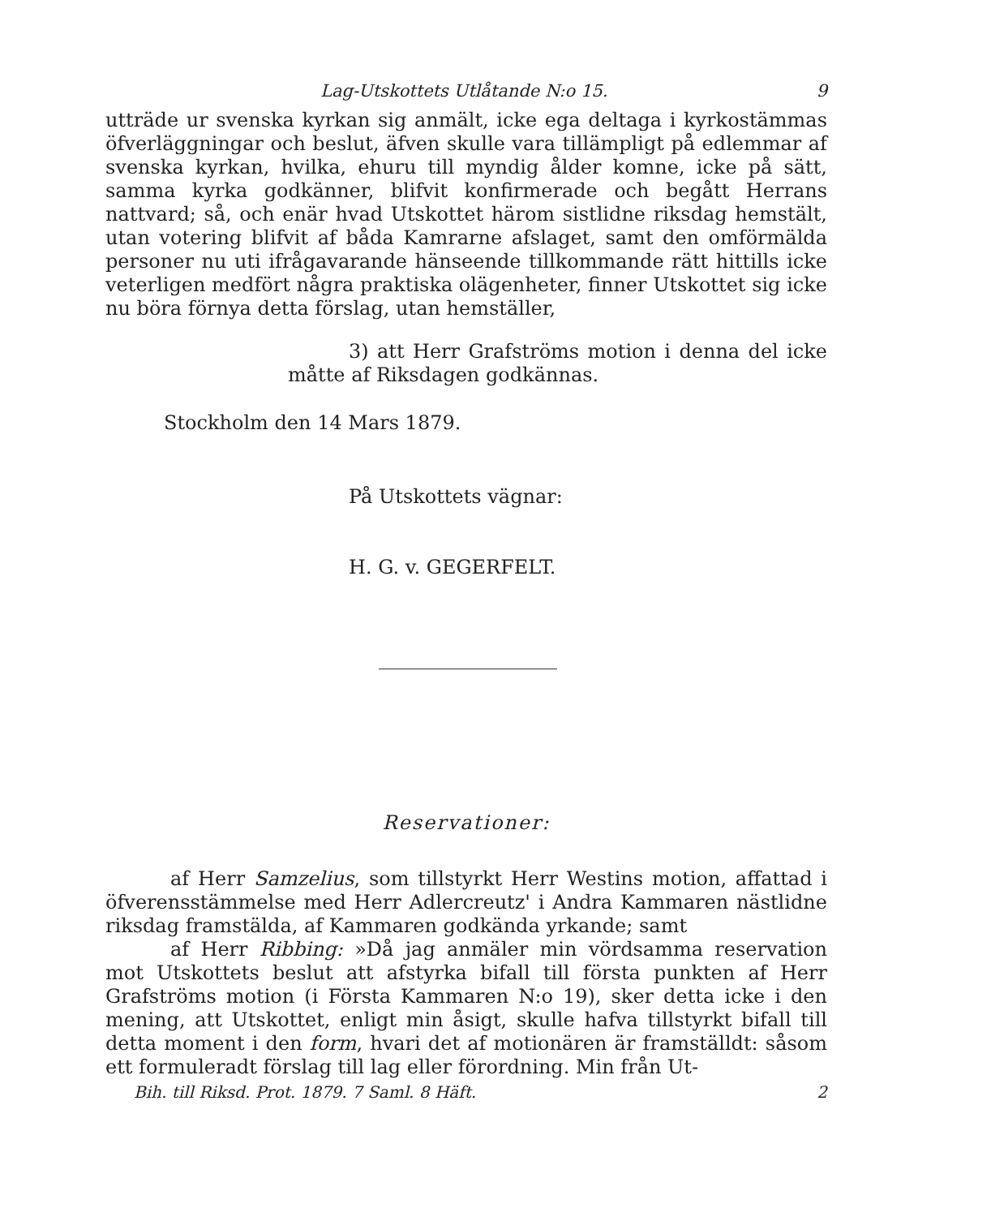Lag-Utskottets Utlåtande N:o 15. 9
utträde ur svenska kyrkan sig anmält, icke ega deltaga i kyrkostämmas öfverläggningar och beslut, äfven skulle vara tillämpligt på edlemmar af svenska kyrkan, hvilka, ehuru till myndig ålder komne, icke på sätt, samma kyrka godkänner, blifvit konfirmerade och begått Herrans nattvard; så, och enär hvad Utskottet härom sistlidne riksdag hemstält, utan votering blifvit af båda Kamrarne afslaget, samt den omförmälda personer nu uti ifrågavarande hänseende tillkommande rätt hittills icke veterligen medfört några praktiska olägenheter, finner Utskottet sig icke nu böra förnya detta förslag, utan hemställer,
3) att Herr Grafströms motion i denna del icke måtte af Riksdagen godkännas.
Stockholm den 14 Mars 1879.
På Utskottets vägnar:
H. G. v. GEGERFELT.
Reservationer:
af Herr Samzelius, som tillstyrkt Herr Westins motion, affattad i öfverensstämmelse med Herr Adlercreutz' i Andra Kammaren nästlidne riksdag framstälda, af Kammaren godkända yrkande; samt
af Herr Ribbing: »Då jag anmäler min vördsamma reservation mot Utskottets beslut att afstyrka bifall till första punkten af Herr Grafströms motion (i Första Kammaren N:o 19), sker detta icke i den mening, att Utskottet, enligt min åsigt, skulle hafva tillstyrkt bifall till detta moment i den form, hvari det af motionären är framställdt: såsom ett formuleradt förslag till lag eller förordning. Min från Ut-
Bih. till Riksd. Prot. 1879. 7 Saml. 8 Häft. 2